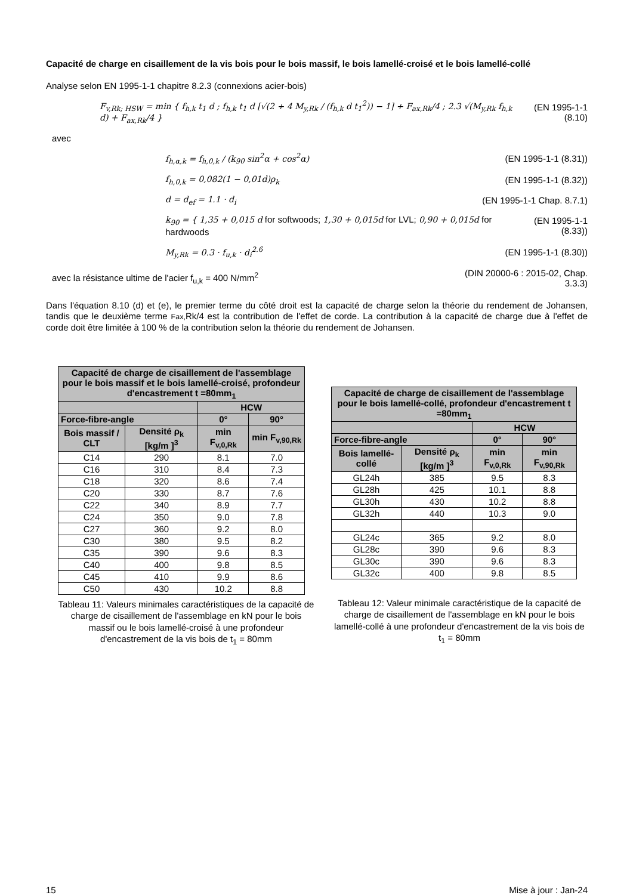Capacité de charge en cisaillement de la vis bois pour le bois massif, le bois lamellé-croisé et le bois lamellé-collé
Analyse selon EN 1995-1-1 chapitre 8.2.3 (connexions acier-bois)
F<sub>v,Rk; HSW</sub> = min { f<sub>h,k</sub> t<sub>1</sub> d ; f<sub>h,k</sub> t<sub>1</sub> d [√(2 + 4 M<sub>y,Rk</sub> / (f<sub>h,k</sub> d t<sub>1</sub><sup>2</sup>)) − 1] + F<sub>ax,Rk</sub>/4 ; 2.3 √(M<sub>y,Rk</sub> f<sub>h,k</sub> d) + F<sub>ax,Rk</sub>/4 }
(EN 1995-1-1 (8.10)
avec
f<sub>h,α,k</sub> = f<sub>h,0,k</sub> / (k<sub>90</sub> sin<sup>2</sup>α + cos<sup>2</sup>α)
(EN 1995-1-1 (8.31))
f<sub>h,0,k</sub> = 0,082(1 − 0,01d)ρ<sub>k</sub> (EN 1995-1-1 (8.32))
d = d<sub>ef</sub> = 1.1 · d<sub>i</sub> (EN 1995-1-1 Chap. 8.7.1)
k<sub>90</sub> = { 1,35 + 0,015 d for softwoods; 1,30 + 0,015d for LVL; 0,90 + 0,015d for hardwoods
(EN 1995-1-1 (8.33))
M<sub>y,Rk</sub> = 0.3 · f<sub>u,k</sub> · d<sub>i</sub><sup>2.6</sup> (EN 1995-1-1 (8.30))
avec la résistance ultime de l'acier f<sub>u,k</sub> = 400 N/mm<sup>2</sup>
(DIN 20000-6 : 2015-02, Chap.
3.3.3)
Dans l'équation 8.10 (d) et (e), le premier terme du côté droit est la capacité de charge selon la théorie du rendement de Johansen, tandis que le deuxième terme Fax, Rk/4 est la contribution de l'effet de corde. La contribution à la capacité de charge due à l'effet de corde doit être limitée à 100 % de la contribution selon la théorie du rendement de Johansen.
| Capacité de charge de cisaillement de l'assemblage pour le bois massif et le bois lamellé-croisé, profondeur d'encastrement t =80mm<sub>1</sub> | | | |
| --- | --- | --- | --- |
| | | HCW | |
| Force-fibre-angle | | 0° | 90° |
| Bois massif / CLT | Densité ρ<sub>k</sub> [kg/m ]<sup>3</sup> | min F<sub>v,0,Rk</sub> | min F<sub>v,90,Rk</sub> |
| C14 | 290 | 8.1 | 7.0 |
| C16 | 310 | 8.4 | 7.3 |
| C18 | 320 | 8.6 | 7.4 |
| C20 | 330 | 8.7 | 7.6 |
| C22 | 340 | 8.9 | 7.7 |
| C24 | 350 | 9.0 | 7.8 |
| C27 | 360 | 9.2 | 8.0 |
| C30 | 380 | 9.5 | 8.2 |
| C35 | 390 | 9.6 | 8.3 |
| C40 | 400 | 9.8 | 8.5 |
| C45 | 410 | 9.9 | 8.6 |
| C50 | 430 | 10.2 | 8.8 |
Tableau 11: Valeurs minimales caractéristiques de la capacité de charge de cisaillement de l'assemblage en kN pour le bois massif ou le bois lamellé-croisé à une profondeur d'encastrement de la vis bois de t<sub>1</sub> = 80mm
| Capacité de charge de cisaillement de l'assemblage pour le bois lamellé-collé, profondeur d'encastrement t =80mm<sub>1</sub> | | | |
| --- | --- | --- | --- |
| | | HCW | |
| Force-fibre-angle | | 0° | 90° |
| Bois lamellé-collé | Densité ρ<sub>k</sub> [kg/m ]<sup>3</sup> | min F<sub>v,0,Rk</sub> | min F<sub>v,90,Rk</sub> |
| GL24h | 385 | 9.5 | 8.3 |
| GL28h | 425 | 10.1 | 8.8 |
| GL30h | 430 | 10.2 | 8.8 |
| GL32h | 440 | 10.3 | 9.0 |
| GL24c | 365 | 9.2 | 8.0 |
| GL28c | 390 | 9.6 | 8.3 |
| GL30c | 390 | 9.6 | 8.3 |
| GL32c | 400 | 9.8 | 8.5 |
Tableau 12: Valeur minimale caractéristique de la capacité de charge de cisaillement de l'assemblage en kN pour le bois lamellé-collé à une profondeur d'encastrement de la vis bois de t<sub>1</sub> = 80mm
15 Mise à jour : Jan-24